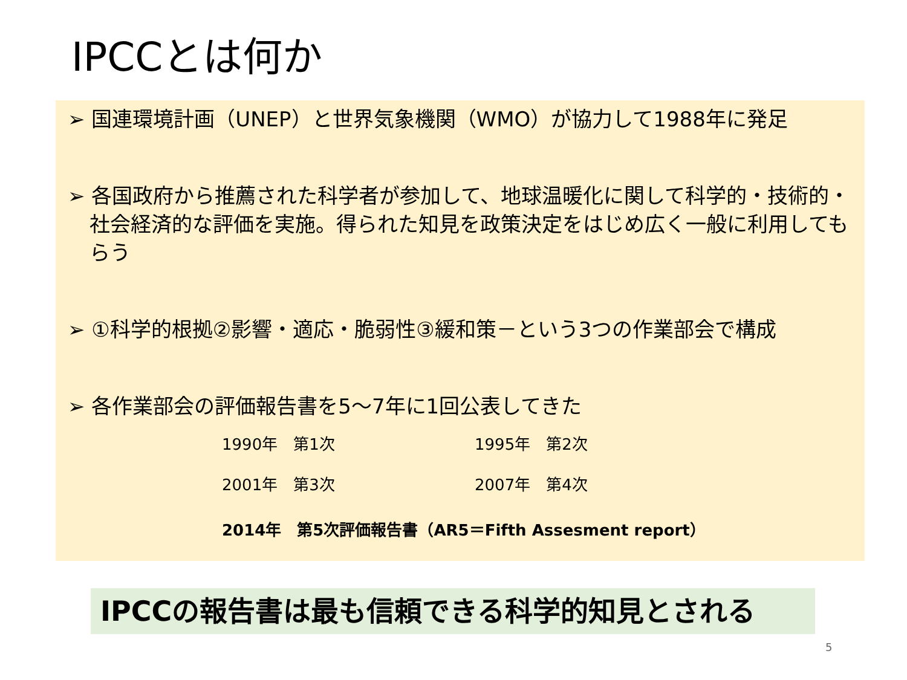IPCCとは何か
➢ 国連環境計画（UNEP）と世界気象機関（WMO）が協力して1988年に発足
➢ 各国政府から推薦された科学者が参加して、地球温暖化に関して科学的・技術的・社会経済的な評価を実施。得られた知見を政策決定をはじめ広く一般に利用してもらう
➢ ①科学的根拠②影響・適応・脆弱性③緩和策－という3つの作業部会で構成
➢ 各作業部会の評価報告書を5～7年に1回公表してきた
1990年　第1次 1995年　第2次
2001年　第3次 2007年　第4次
2014年　第5次評価報告書（AR5＝Fifth Assesment report）
IPCCの報告書は最も信頼できる科学的知見とされる
5